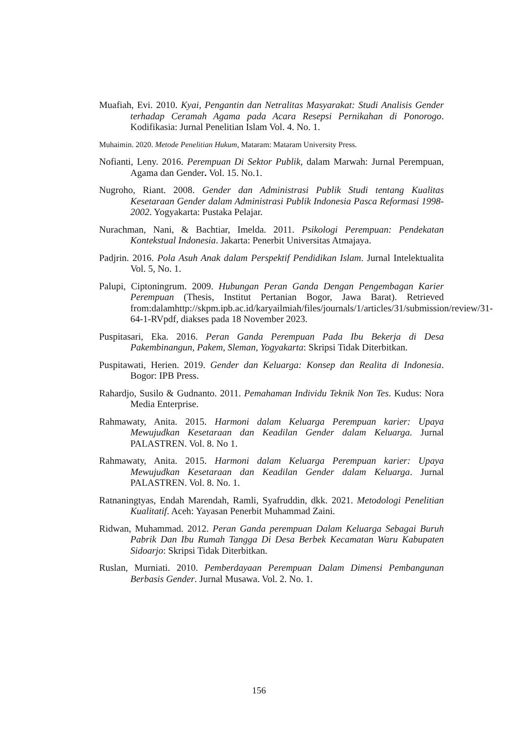Muafiah, Evi. 2010. Kyai, Pengantin dan Netralitas Masyarakat: Studi Analisis Gender terhadap Ceramah Agama pada Acara Resepsi Pernikahan di Ponorogo. Kodifikasia: Jurnal Penelitian Islam Vol. 4. No. 1.
Muhaimin. 2020. Metode Penelitian Hukum, Mataram: Mataram University Press.
Nofianti, Leny. 2016. Perempuan Di Sektor Publik, dalam Marwah: Jurnal Perempuan, Agama dan Gender. Vol. 15. No.1.
Nugroho, Riant. 2008. Gender dan Administrasi Publik Studi tentang Kualitas Kesetaraan Gender dalam Administrasi Publik Indonesia Pasca Reformasi 1998-2002. Yogyakarta: Pustaka Pelajar.
Nurachman, Nani, & Bachtiar, Imelda. 2011. Psikologi Perempuan: Pendekatan Kontekstual Indonesia. Jakarta: Penerbit Universitas Atmajaya.
Padjrin. 2016. Pola Asuh Anak dalam Perspektif Pendidikan Islam. Jurnal Intelektualita Vol. 5, No. 1.
Palupi, Ciptoningrum. 2009. Hubungan Peran Ganda Dengan Pengembagan Karier Perempuan (Thesis, Institut Pertanian Bogor, Jawa Barat). Retrieved from:dalamhttp://skpm.ipb.ac.id/karyailmiah/files/journals/1/articles/31/submission/review/31-64-1-RVpdf, diakses pada 18 November 2023.
Puspitasari, Eka. 2016. Peran Ganda Perempuan Pada Ibu Bekerja di Desa Pakembinangun, Pakem, Sleman, Yogyakarta: Skripsi Tidak Diterbitkan.
Puspitawati, Herien. 2019. Gender dan Keluarga: Konsep dan Realita di Indonesia. Bogor: IPB Press.
Rahardjo, Susilo & Gudnanto. 2011. Pemahaman Individu Teknik Non Tes. Kudus: Nora Media Enterprise.
Rahmawaty, Anita. 2015. Harmoni dalam Keluarga Perempuan karier: Upaya Mewujudkan Kesetaraan dan Keadilan Gender dalam Keluarga. Jurnal PALASTREN. Vol. 8. No 1.
Rahmawaty, Anita. 2015. Harmoni dalam Keluarga Perempuan karier: Upaya Mewujudkan Kesetaraan dan Keadilan Gender dalam Keluarga. Jurnal PALASTREN. Vol. 8. No. 1.
Ratnaningtyas, Endah Marendah, Ramli, Syafruddin, dkk. 2021. Metodologi Penelitian Kualitatif. Aceh: Yayasan Penerbit Muhammad Zaini.
Ridwan, Muhammad. 2012. Peran Ganda perempuan Dalam Keluarga Sebagai Buruh Pabrik Dan Ibu Rumah Tangga Di Desa Berbek Kecamatan Waru Kabupaten Sidoarjo: Skripsi Tidak Diterbitkan.
Ruslan, Murniati. 2010. Pemberdayaan Perempuan Dalam Dimensi Pembangunan Berbasis Gender. Jurnal Musawa. Vol. 2. No. 1.
156